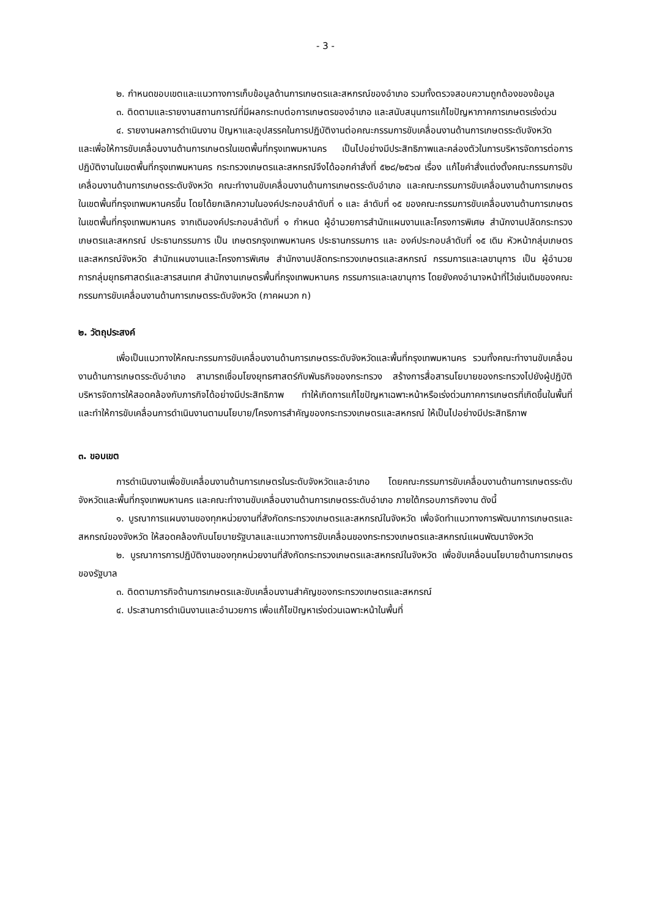- 3 -
๒. กำหนดขอบเขตและแนวทางการเก็บข้อมูลด้านการเกษตรและสหกรณ์ของอำเภอ รวมทั้งตรวจสอบความถูกต้องของข้อมูล
๓. ติดตามและรายงานสถานการณ์ที่มีผลกระทบต่อการเกษตรของอำเภอ และสนับสนุนการแก้ไขปัญหาภาคการเกษตรเร่งด่วน
๔. รายงานผลการดำเนินงาน ปัญหาและอุปสรรคในการปฏิบัติงานต่อคณะกรรมการขับเคลื่อนงานด้านการเกษตรระดับจังหวัด
และเพื่อให้การขับเคลื่อนงานด้านการเกษตรในเขตพื้นที่กรุงเทพมหานคร เป็นไปอย่างมีประสิทธิภาพและคล่องตัวในการบริหารจัดการต่อการปฏิบัติงานในเขตพื้นที่กรุงเทพมหานคร กระทรวงเกษตรและสหกรณ์จึงได้ออกคำสั่งที่ ๕๒๘/๒๕๖๗ เรื่อง แก้ไขคำสั่งแต่งตั้งคณะกรรมการขับเคลื่อนงานด้านการเกษตรระดับจังหวัด คณะทำงานขับเคลื่อนงานด้านการเกษตรระดับอำเภอ และคณะกรรมการขับเคลื่อนงานด้านการเกษตรในเขตพื้นที่กรุงเทพมหานครขึ้น โดยได้ยกเลิกความในองค์ประกอบลำดับที่ ๑ และ ลำดับที่ ๑๕ ของคณะกรรมการขับเคลื่อนงานด้านการเกษตรในเขตพื้นที่กรุงเทพมหานคร จากเดิมองค์ประกอบลำดับที่ ๑ กำหนด ผู้อำนวยการสำนักแผนงานและโครงการพิเศษ สำนักงานปลัดกระทรวงเกษตรและสหกรณ์ ประธานกรรมการ เป็น เกษตรกรุงเทพมหานคร ประธานกรรมการ และ องค์ประกอบลำดับที่ ๑๕ เดิม หัวหน้ากลุ่มเกษตรและสหกรณ์จังหวัด สำนักแผนงานและโครงการพิเศษ สำนักงานปลัดกระทรวงเกษตรและสหกรณ์ กรรมการและเลขานุการ เป็น ผู้อำนวยการกลุ่มยุทธศาสตร์และสารสนเทศ สำนักงานเกษตรพื้นที่กรุงเทพมหานคร กรรมการและเลขานุการ โดยยังคงอำนาจหน้าที่ไว้เช่นเดิมของคณะกรรมการขับเคลื่อนงานด้านการเกษตรระดับจังหวัด (ภาคผนวก ก)
๒. วัตถุประสงค์
เพื่อเป็นแนวทางให้คณะกรรมการขับเคลื่อนงานด้านการเกษตรระดับจังหวัดและพื้นที่กรุงเทพมหานคร รวมทั้งคณะทำงานขับเคลื่อนงานด้านการเกษตรระดับอำเภอ สามารถเชื่อมโยงยุทธศาสตร์กับพันธกิจของกระทรวง สร้างการสื่อสารนโยบายของกระทรวงไปยังผู้ปฏิบัติ บริหารจัดการให้สอดคล้องกับภารกิจได้อย่างมีประสิทธิภาพ ทำให้เกิดการแก้ไขปัญหาเฉพาะหน้าหรือเร่งด่วนภาคการเกษตรที่เกิดขึ้นในพื้นที่ และทำให้การขับเคลื่อนการดำเนินงานตามนโยบาย/โครงการสำคัญของกระทรวงเกษตรและสหกรณ์ ให้เป็นไปอย่างมีประสิทธิภาพ
๓. ขอบเขต
การดำเนินงานเพื่อขับเคลื่อนงานด้านการเกษตรในระดับจังหวัดและอำเภอ โดยคณะกรรมการขับเคลื่อนงานด้านการเกษตรระดับจังหวัดและพื้นที่กรุงเทพมหานคร และคณะทำงานขับเคลื่อนงานด้านการเกษตรระดับอำเภอ ภายใต้กรอบภารกิจงาน ดังนี้
๑. บูรณาการแผนงานของทุกหน่วยงานที่สังกัดกระทรวงเกษตรและสหกรณ์ในจังหวัด เพื่อจัดทำแนวทางการพัฒนาการเกษตรและสหกรณ์ของจังหวัด ให้สอดคล้องกับนโยบายรัฐบาลและแนวทางการขับเคลื่อนของกระทรวงเกษตรและสหกรณ์แผนพัฒนาจังหวัด
๒. บูรณาการการปฏิบัติงานของทุกหน่วยงานที่สังกัดกระทรวงเกษตรและสหกรณ์ในจังหวัด เพื่อขับเคลื่อนนโยบายด้านการเกษตรของรัฐบาล
๓. ติดตามภารกิจด้านการเกษตรและขับเคลื่อนงานสำคัญของกระทรวงเกษตรและสหกรณ์
๔. ประสานการดำเนินงานและอำนวยการ เพื่อแก้ไขปัญหาเร่งด่วนเฉพาะหน้าในพื้นที่